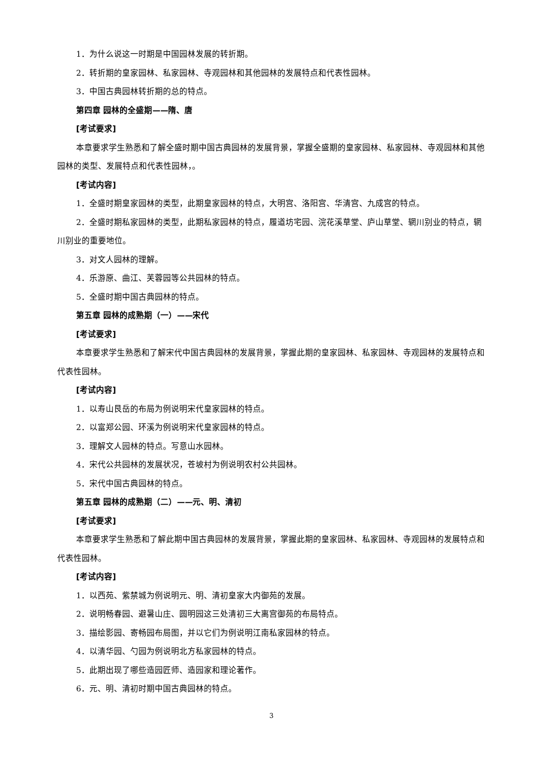1．为什么说这一时期是中国园林发展的转折期。
2．转折期的皇家园林、私家园林、寺观园林和其他园林的发展特点和代表性园林。
3．中国古典园林转折期的总的特点。
第四章 园林的全盛期——隋、唐
[考试要求]
本章要求学生熟悉和了解全盛时期中国古典园林的发展背景，掌握全盛期的皇家园林、私家园林、寺观园林和其他园林的类型、发展特点和代表性园林，。
[考试内容]
1．全盛时期皇家园林的类型，此期皇家园林的特点，大明宫、洛阳宫、华清宫、九成宫的特点。
2．全盛时期私家园林的类型，此期私家园林的特点，履道坊宅园、浣花溪草堂、庐山草堂、辋川别业的特点，辋川别业的重要地位。
3．对文人园林的理解。
4．乐游原、曲江、芙蓉园等公共园林的特点。
5．全盛时期中国古典园林的特点。
第五章 园林的成熟期（一）——宋代
[考试要求]
本章要求学生熟悉和了解宋代中国古典园林的发展背景，掌握此期的皇家园林、私家园林、寺观园林的发展特点和代表性园林。
[考试内容]
1．以寿山艮岳的布局为例说明宋代皇家园林的特点。
2．以富郑公园、环溪为例说明宋代皇家园林的特点。
3．理解文人园林的特点。写意山水园林。
4．宋代公共园林的发展状况，苍坡村为例说明农村公共园林。
5．宋代中国古典园林的特点。
第五章 园林的成熟期（二）——元、明、清初
[考试要求]
本章要求学生熟悉和了解此期中国古典园林的发展背景，掌握此期的皇家园林、私家园林、寺观园林的发展特点和代表性园林。
[考试内容]
1．以西苑、紫禁城为例说明元、明、清初皇家大内御苑的发展。
2．说明畅春园、避暑山庄、圆明园这三处清初三大离宫御苑的布局特点。
3．描绘影园、寄畅园布局图，并以它们为例说明江南私家园林的特点。
4．以清华园、勺园为例说明北方私家园林的特点。
5．此期出现了哪些造园匠师、造园家和理论著作。
6．元、明、清初时期中国古典园林的特点。
3